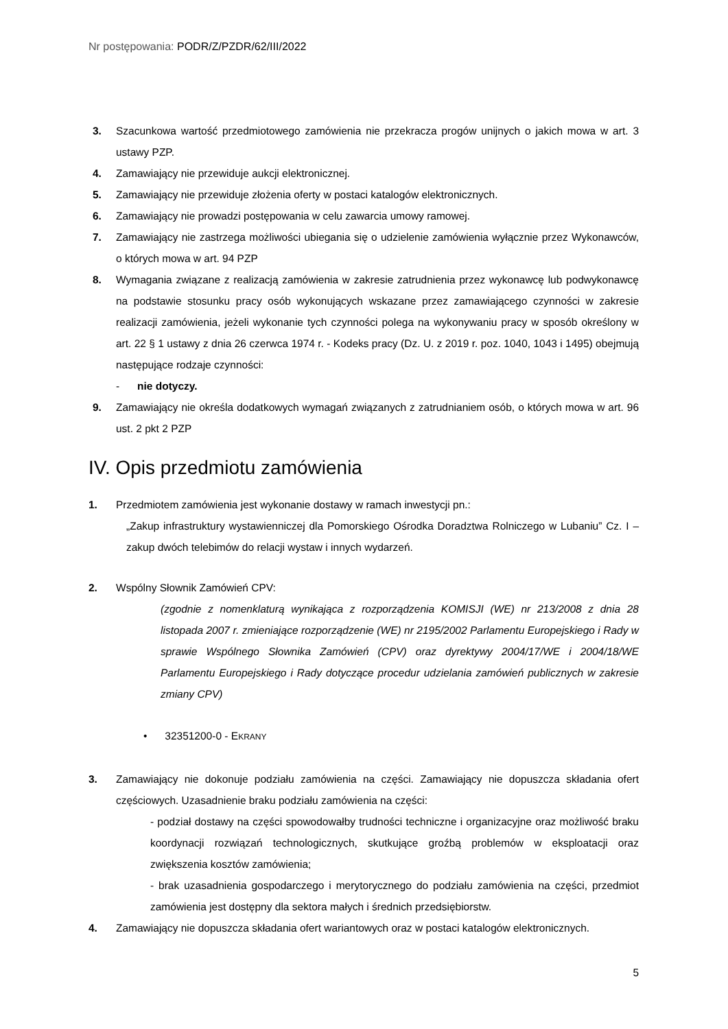Nr postępowania: PODR/Z/PZDR/62/III/2022
3. Szacunkowa wartość przedmiotowego zamówienia nie przekracza progów unijnych o jakich mowa w art. 3 ustawy PZP.
4. Zamawiający nie przewiduje aukcji elektronicznej.
5. Zamawiający nie przewiduje złożenia oferty w postaci katalogów elektronicznych.
6. Zamawiający nie prowadzi postępowania w celu zawarcia umowy ramowej.
7. Zamawiający nie zastrzega możliwości ubiegania się o udzielenie zamówienia wyłącznie przez Wykonawców, o których mowa w art. 94 PZP
8. Wymagania związane z realizacją zamówienia w zakresie zatrudnienia przez wykonawcę lub podwykonawcę na podstawie stosunku pracy osób wykonujących wskazane przez zamawiającego czynności w zakresie realizacji zamówienia, jeżeli wykonanie tych czynności polega na wykonywaniu pracy w sposób określony w art. 22 § 1 ustawy z dnia 26 czerwca 1974 r. - Kodeks pracy (Dz. U. z 2019 r. poz. 1040, 1043 i 1495) obejmują następujące rodzaje czynności:
- nie dotyczy.
9. Zamawiający nie określa dodatkowych wymagań związanych z zatrudnianiem osób, o których mowa w art. 96 ust. 2 pkt 2 PZP
IV. Opis przedmiotu zamówienia
1. Przedmiotem zamówienia jest wykonanie dostawy w ramach inwestycji pn.:
„Zakup infrastruktury wystawienniczej dla Pomorskiego Ośrodka Doradztwa Rolniczego w Lubaniu” Cz. I – zakup dwóch telebimów do relacji wystaw i innych wydarzeń.
2. Wspólny Słownik Zamówień CPV:
(zgodnie z nomenklaturą wynikająca z rozporządzenia KOMISJI (WE) nr 213/2008 z dnia 28 listopada 2007 r. zmieniające rozporządzenie (WE) nr 2195/2002 Parlamentu Europejskiego i Rady w sprawie Wspólnego Słownika Zamówień (CPV) oraz dyrektywy 2004/17/WE i 2004/18/WE Parlamentu Europejskiego i Rady dotyczące procedur udzielania zamówień publicznych w zakresie zmiany CPV)
• 32351200-0 - EKRANY
3. Zamawiający nie dokonuje podziału zamówienia na części. Zamawiający nie dopuszcza składania ofert częściowych. Uzasadnienie braku podziału zamówienia na części:
- podział dostawy na części spowodowałby trudności techniczne i organizacyjne oraz możliwość braku koordynacji rozwiązań technologicznych, skutkujące groźbą problemów w eksploatacji oraz zwiększenia kosztów zamówienia;
- brak uzasadnienia gospodarczego i merytorycznego do podziału zamówienia na części, przedmiot zamówienia jest dostępny dla sektora małych i średnich przedsiębiorstw.
4. Zamawiający nie dopuszcza składania ofert wariantowych oraz w postaci katalogów elektronicznych.
5